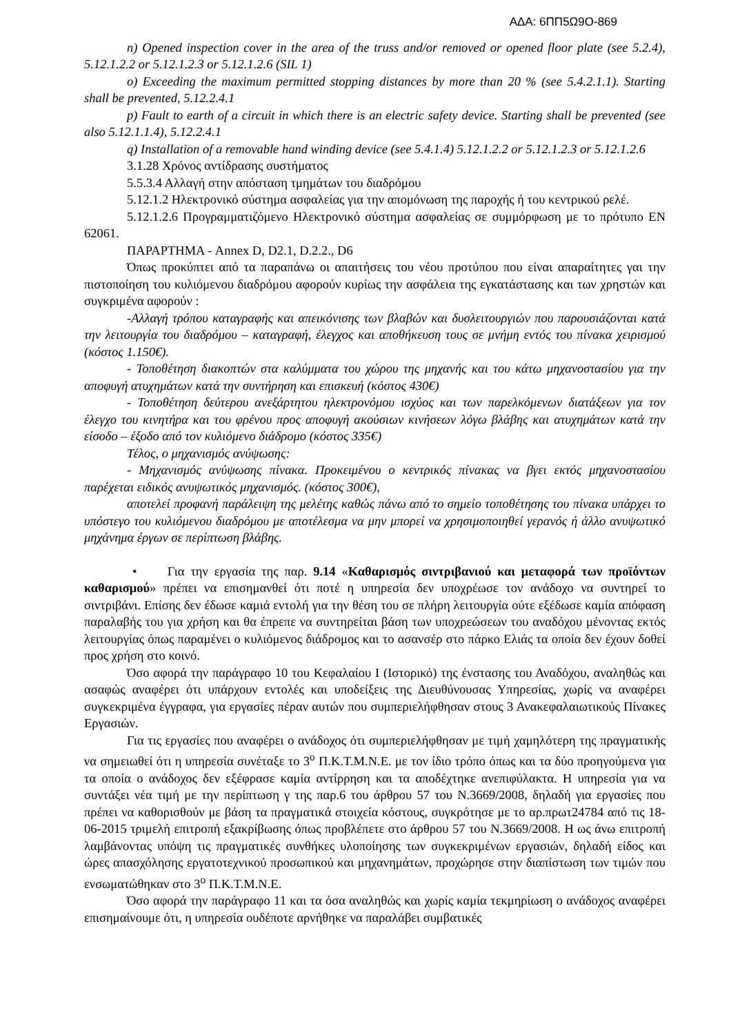ΑΔΑ: 6ΠΠ5Ω9Ο-869
n) Opened inspection cover in the area of the truss and/or removed or opened floor plate (see 5.2.4), 5.12.1.2.2 or 5.12.1.2.3 or 5.12.1.2.6 (SIL 1)
o) Exceeding the maximum permitted stopping distances by more than 20 % (see 5.4.2.1.1). Starting shall be prevented, 5.12.2.4.1
p) Fault to earth of a circuit in which there is an electric safety device. Starting shall be prevented (see also 5.12.1.1.4), 5.12.2.4.1
q) Installation of a removable hand winding device (see 5.4.1.4) 5.12.1.2.2 or 5.12.1.2.3 or 5.12.1.2.6
3.1.28 Χρόνος αντίδρασης συστήματος
5.5.3.4 Αλλαγή στην απόσταση τμημάτων του διαδρόμου
5.12.1.2 Ηλεκτρονικό σύστημα ασφαλείας για την απομόνωση της παροχής ή του κεντρικού ρελέ.
5.12.1.2.6 Προγραμματιζόμενο Ηλεκτρονικό σύστημα ασφαλείας σε συμμόρφωση με το πρότυπο EN 62061.
ΠΑΡΑΡΤΗΜΑ - Annex D, D2.1, D.2.2., D6
Όπως προκύπτει από τα παραπάνω οι απαιτήσεις του νέου προτύπου που είναι απαραίτητες γαι την πιστοποίηση του κυλιόμενου διαδρόμου αφορούν κυρίως την ασφάλεια της εγκατάστασης και των χρηστών και συγκριμένα αφορούν :
-Αλλαγή τρόπου καταγραφής και απεικόνισης των βλαβών και δυσλειτουργιών που παρουσιάζονται κατά την λειτουργία του διαδρόμου – καταγραφή, έλεγχος και αποθήκευση τους σε μνήμη εντός του πίνακα χειρισμού (κόστος 1.150€).
- Τοποθέτηση διακοπτών στα καλύμματα του χώρου της μηχανής και του κάτω μηχανοστασίου για την αποφυγή ατυχημάτων κατά την συντήρηση και επισκευή (κόστος 430€)
- Τοποθέτηση δεύτερου ανεξάρτητου ηλεκτρονόμου ισχύος και των παρελκόμενων διατάξεων για τον έλεγχο του κινητήρα και του φρένου προς αποφυγή ακούσιων κινήσεων λόγω βλάβης και ατυχημάτων κατά την είσοδο – έξοδο από τον κυλιόμενο διάδρομο (κόστος 335€)
Τέλος, ο μηχανισμός ανύψωσης:
- Μηχανισμός ανύψωσης πίνακα. Προκειμένου ο κεντρικός πίνακας να βγει εκτός μηχανοστασίου παρέχεται ειδικός ανυψωτικός μηχανισμός. (κόστος 300€),
αποτελεί προφανή παράλειψη της μελέτης καθώς πάνω από το σημείο τοποθέτησης του πίνακα υπάρχει το υπόστεγο του κυλιόμενου διαδρόμου με αποτέλεσμα να μην μπορεί να χρησιμοποιηθεί γερανός ή άλλο ανυψωτικό μηχάνημα έργων σε περίπτωση βλάβης.
• Για την εργασία της παρ. 9.14 «Καθαρισμός σιντριβανιού και μεταφορά των προϊόντων καθαρισμού» πρέπει να επισημανθεί ότι ποτέ η υπηρεσία δεν υποχρέωσε τον ανάδοχο να συντηρεί το σιντριβάνι. Επίσης δεν έδωσε καμιά εντολή για την θέση του σε πλήρη λειτουργία ούτε εξέδωσε καμία απόφαση παραλαβής του για χρήση και θα έπρεπε να συντηρείται βάση των υποχρεώσεων του αναδόχου μένοντας εκτός λειτουργίας όπως παραμένει ο κυλιόμενος διάδρομος και το ασανσέρ στο πάρκο Ελιάς τα οποία δεν έχουν δοθεί προς χρήση στο κοινό.
Όσο αφορά την παράγραφο 10 του Κεφαλαίου Ι (Ιστορικό) της ένστασης του Αναδόχου, αναληθώς και ασαφώς αναφέρει ότι υπάρχουν εντολές και υποδείξεις της Διευθύνουσας Υπηρεσίας, χωρίς να αναφέρει συγκεκριμένα έγγραφα, για εργασίες πέραν αυτών που συμπεριελήφθησαν στους 3 Ανακεφαλαιωτικούς Πίνακες Εργασιών.
Για τις εργασίες που αναφέρει ο ανάδοχος ότι συμπεριελήφθησαν με τιμή χαμηλότερη της πραγματικής να σημειωθεί ότι η υπηρεσία συνέταξε το 3<sup>ο</sup> Π.Κ.Τ.Μ.Ν.Ε. με τον ίδιο τρόπο όπως και τα δύο προηγούμενα για τα οποία ο ανάδοχος δεν εξέφρασε καμία αντίρρηση και τα αποδέχτηκε ανεπιφύλακτα. Η υπηρεσία για να συντάξει νέα τιμή με την περίπτωση γ της παρ.6 του άρθρου 57 του Ν.3669/2008, δηλαδή για εργασίες που πρέπει να καθορισθούν με βάση τα πραγματικά στοιχεία κόστους, συγκρότησε με το αρ.πρωτ24784 από τις 18-06-2015 τριμελή επιτροπή εξακρίβωσης όπως προβλέπετε στο άρθρου 57 του Ν.3669/2008. Η ως άνω επιτροπή λαμβάνοντας υπόψη τις πραγματικές συνθήκες υλοποίησης των συγκεκριμένων εργασιών, δηλαδή είδος και ώρες απασχόλησης εργατοτεχνικού προσωπικού και μηχανημάτων, προχώρησε στην διαπίστωση των τιμών που ενσωματώθηκαν στο 3<sup>ο</sup> Π.Κ.Τ.Μ.Ν.Ε.
Όσο αφορά την παράγραφο 11 και τα όσα αναληθώς και χωρίς καμία τεκμηρίωση ο ανάδοχος αναφέρει επισημαίνουμε ότι, η υπηρεσία ουδέποτε αρνήθηκε να παραλάβει συμβατικές